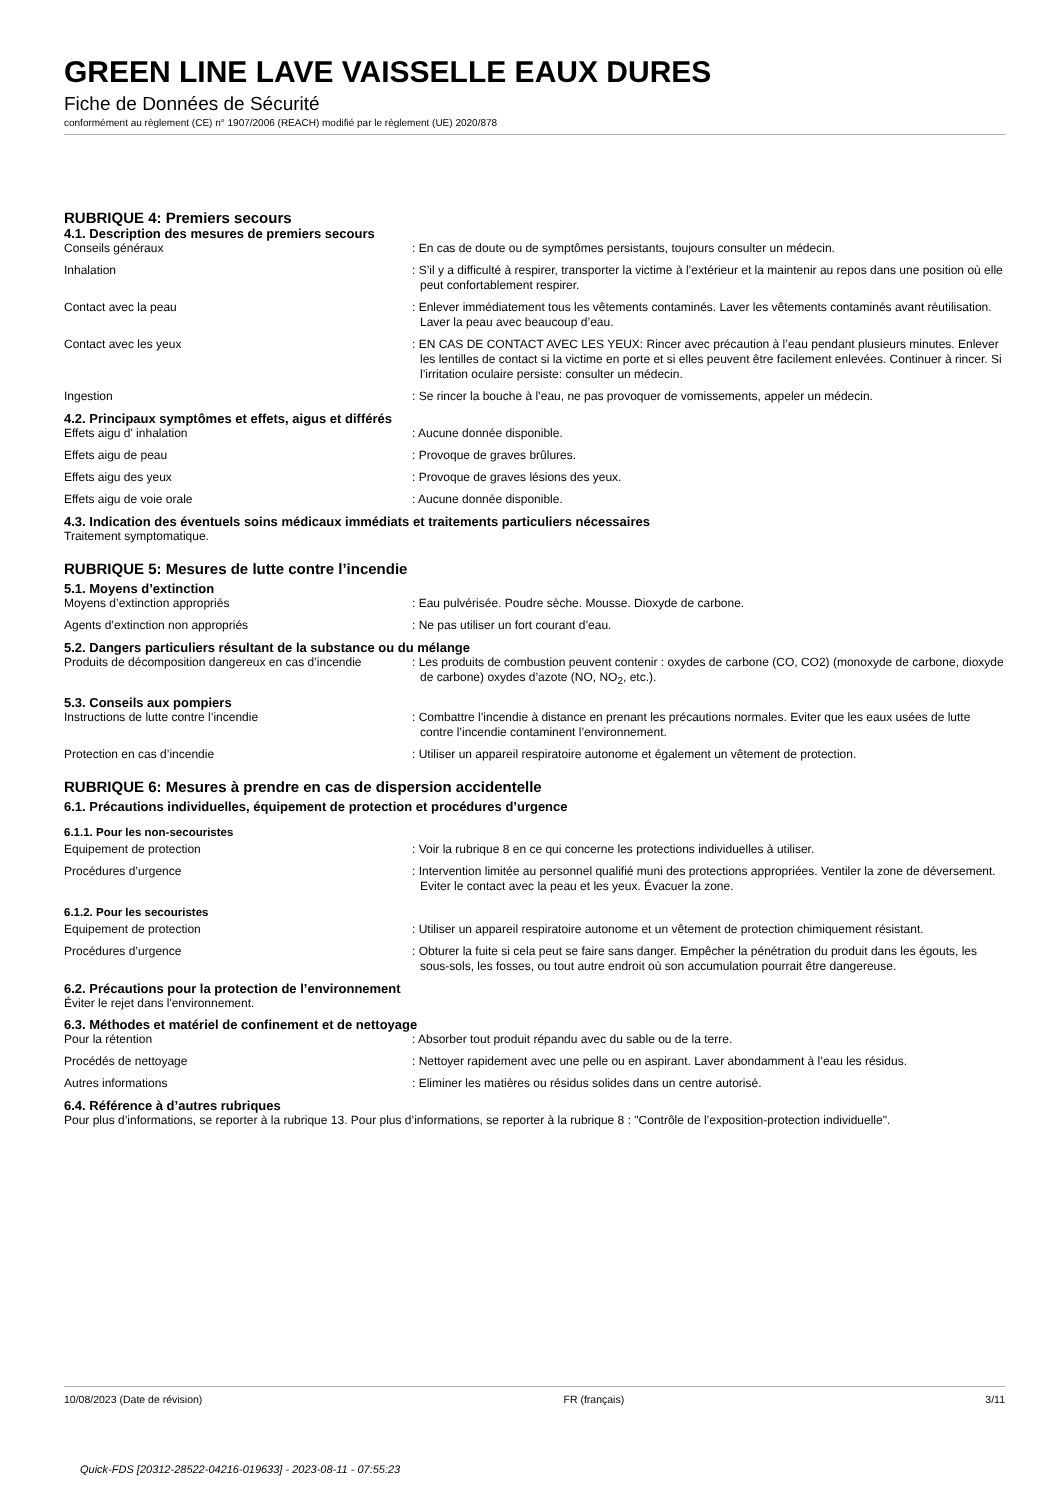GREEN LINE LAVE VAISSELLE EAUX DURES
Fiche de Données de Sécurité
conformément au règlement (CE) n° 1907/2006 (REACH) modifié par le règlement (UE) 2020/878
RUBRIQUE 4: Premiers secours
4.1. Description des mesures de premiers secours
Conseils généraux : En cas de doute ou de symptômes persistants, toujours consulter un médecin.
Inhalation : S’il y a difficulté à respirer, transporter la victime à l’extérieur et la maintenir au repos dans une position où elle peut confortablement respirer.
Contact avec la peau : Enlever immédiatement tous les vêtements contaminés. Laver les vêtements contaminés avant réutilisation. Laver la peau avec beaucoup d’eau.
Contact avec les yeux : EN CAS DE CONTACT AVEC LES YEUX: Rincer avec précaution à l’eau pendant plusieurs minutes. Enlever les lentilles de contact si la victime en porte et si elles peuvent être facilement enlevées. Continuer à rincer. Si l’irritation oculaire persiste: consulter un médecin.
Ingestion : Se rincer la bouche à l’eau, ne pas provoquer de vomissements, appeler un médecin.
4.2. Principaux symptômes et effets, aigus et différés
Effets aigu d' inhalation : Aucune donnée disponible.
Effets aigu de peau : Provoque de graves brûlures.
Effets aigu des yeux : Provoque de graves lésions des yeux.
Effets aigu de voie orale : Aucune donnée disponible.
4.3. Indication des éventuels soins médicaux immédiats et traitements particuliers nécessaires
Traitement symptomatique.
RUBRIQUE 5: Mesures de lutte contre l’incendie
5.1. Moyens d’extinction
Moyens d’extinction appropriés : Eau pulvérisée. Poudre sèche. Mousse. Dioxyde de carbone.
Agents d’extinction non appropriés : Ne pas utiliser un fort courant d’eau.
5.2. Dangers particuliers résultant de la substance ou du mélange
Produits de décomposition dangereux en cas d’incendie
: Les produits de combustion peuvent contenir : oxydes de carbone (CO, CO2) (monoxyde de carbone, dioxyde de carbone) oxydes d’azote (NO, NO<sub>2</sub>, etc.).
5.3. Conseils aux pompiers
Instructions de lutte contre l’incendie : Combattre l’incendie à distance en prenant les précautions normales. Eviter que les eaux usées de lutte contre l’incendie contaminent l’environnement.
Protection en cas d’incendie : Utiliser un appareil respiratoire autonome et également un vêtement de protection.
RUBRIQUE 6: Mesures à prendre en cas de dispersion accidentelle
6.1. Précautions individuelles, équipement de protection et procédures d’urgence
6.1.1. Pour les non-secouristes
Equipement de protection : Voir la rubrique 8 en ce qui concerne les protections individuelles à utiliser.
Procédures d’urgence : Intervention limitée au personnel qualifié muni des protections appropriées. Ventiler la zone de déversement. Eviter le contact avec la peau et les yeux. Évacuer la zone.
6.1.2. Pour les secouristes
Equipement de protection : Utiliser un appareil respiratoire autonome et un vêtement de protection chimiquement résistant.
Procédures d’urgence : Obturer la fuite si cela peut se faire sans danger. Empêcher la pénétration du produit dans les égouts, les sous-sols, les fosses, ou tout autre endroit où son accumulation pourrait être dangereuse.
6.2. Précautions pour la protection de l’environnement
Éviter le rejet dans l'environnement.
6.3. Méthodes et matériel de confinement et de nettoyage
Pour la rétention : Absorber tout produit répandu avec du sable ou de la terre.
Procédés de nettoyage : Nettoyer rapidement avec une pelle ou en aspirant. Laver abondamment à l’eau les résidus.
Autres informations : Eliminer les matières ou résidus solides dans un centre autorisé.
6.4. Référence à d’autres rubriques
Pour plus d’informations, se reporter à la rubrique 13. Pour plus d’informations, se reporter à la rubrique 8 : "Contrôle de l’exposition-protection individuelle".
10/08/2023 (Date de révision) FR (français) 3/11
Quick-FDS [20312-28522-04216-019633] - 2023-08-11 - 07:55:23